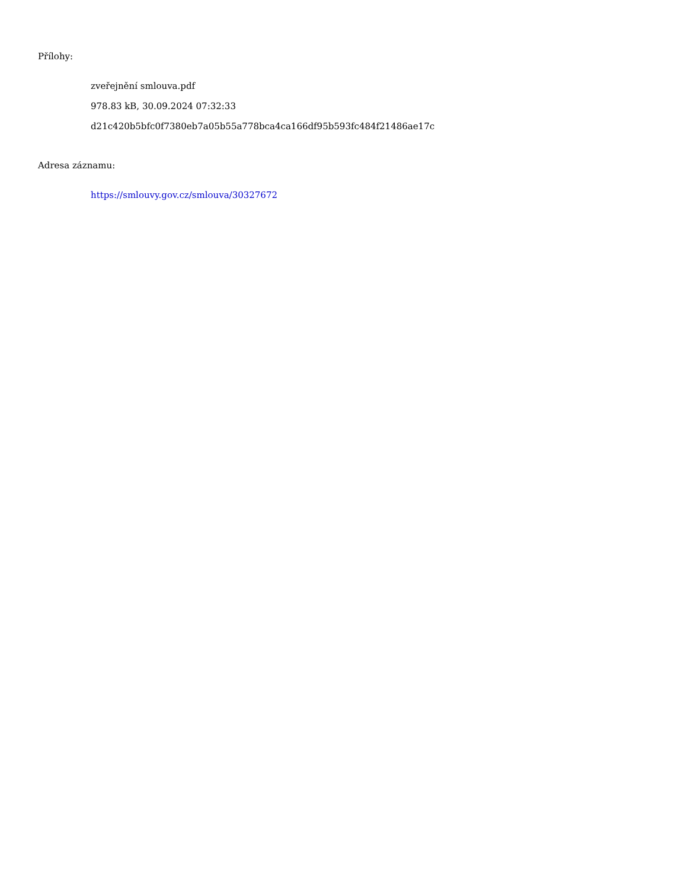Přílohy:
zveřejnění smlouva.pdf
978.83 kB, 30.09.2024 07:32:33
d21c420b5bfc0f7380eb7a05b55a778bca4ca166df95b593fc484f21486ae17c
Adresa záznamu:
https://smlouvy.gov.cz/smlouva/30327672